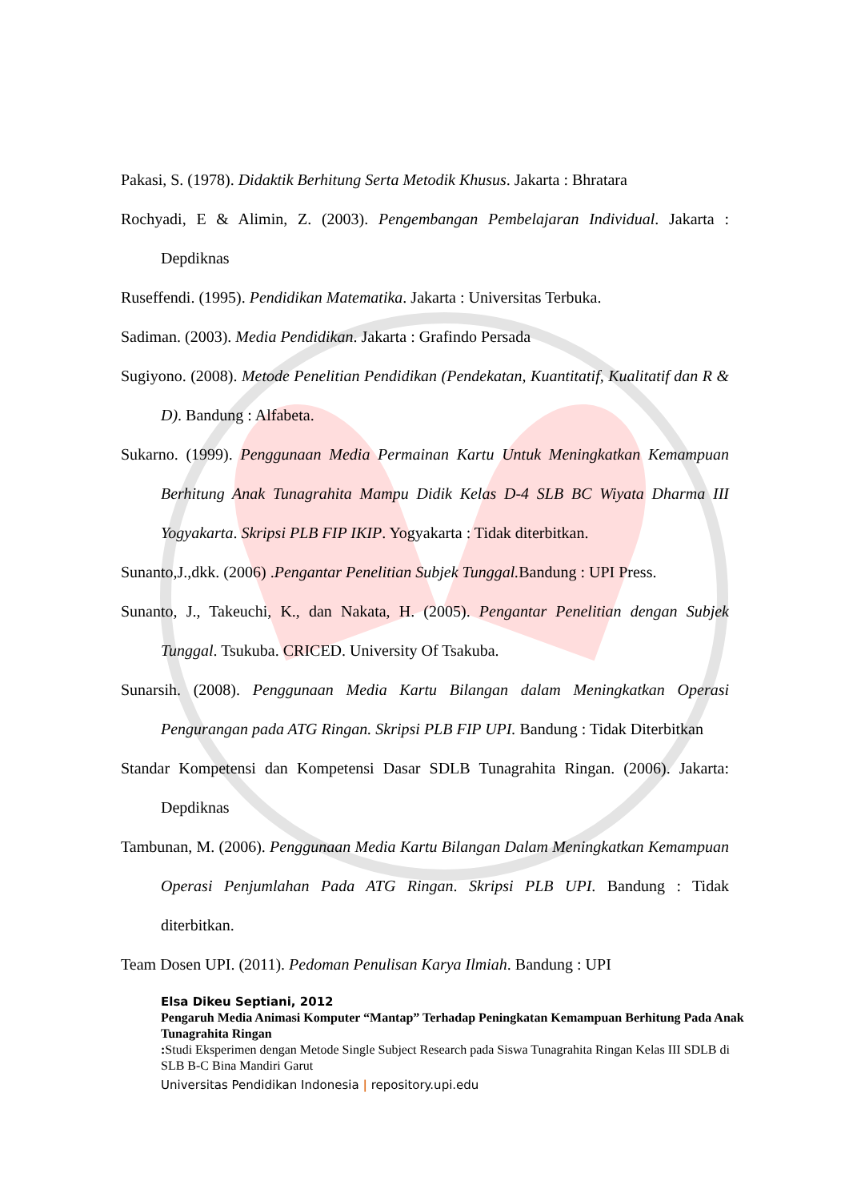Pakasi, S. (1978). Didaktik Berhitung Serta Metodik Khusus. Jakarta : Bhratara
Rochyadi, E & Alimin, Z. (2003). Pengembangan Pembelajaran Individual. Jakarta : Depdiknas
Ruseffendi. (1995). Pendidikan Matematika. Jakarta : Universitas Terbuka.
Sadiman. (2003). Media Pendidikan. Jakarta : Grafindo Persada
Sugiyono. (2008). Metode Penelitian Pendidikan (Pendekatan, Kuantitatif, Kualitatif dan R & D). Bandung : Alfabeta.
Sukarno. (1999). Penggunaan Media Permainan Kartu Untuk Meningkatkan Kemampuan Berhitung Anak Tunagrahita Mampu Didik Kelas D-4 SLB BC Wiyata Dharma III Yogyakarta. Skripsi PLB FIP IKIP. Yogyakarta : Tidak diterbitkan.
Sunanto,J.,dkk. (2006) .Pengantar Penelitian Subjek Tunggal. Bandung : UPI Press.
Sunanto, J., Takeuchi, K., dan Nakata, H. (2005). Pengantar Penelitian dengan Subjek Tunggal. Tsukuba. CRICED. University Of Tsakuba.
Sunarsih. (2008). Penggunaan Media Kartu Bilangan dalam Meningkatkan Operasi Pengurangan pada ATG Ringan. Skripsi PLB FIP UPI. Bandung : Tidak Diterbitkan
Standar Kompetensi dan Kompetensi Dasar SDLB Tunagrahita Ringan. (2006). Jakarta: Depdiknas
Tambunan, M. (2006). Penggunaan Media Kartu Bilangan Dalam Meningkatkan Kemampuan Operasi Penjumlahan Pada ATG Ringan. Skripsi PLB UPI. Bandung : Tidak diterbitkan.
Team Dosen UPI. (2011). Pedoman Penulisan Karya Ilmiah. Bandung : UPI
Elsa Dikeu Septiani, 2012
Pengaruh Media Animasi Komputer “Mantap” Terhadap Peningkatan Kemampuan Berhitung Pada Anak Tunagrahita Ringan
: Studi Eksperimen dengan Metode Single Subject Research pada Siswa Tunagrahita Ringan Kelas III SDLB di SLB B-C Bina Mandiri Garut
Universitas Pendidikan Indonesia | repository.upi.edu